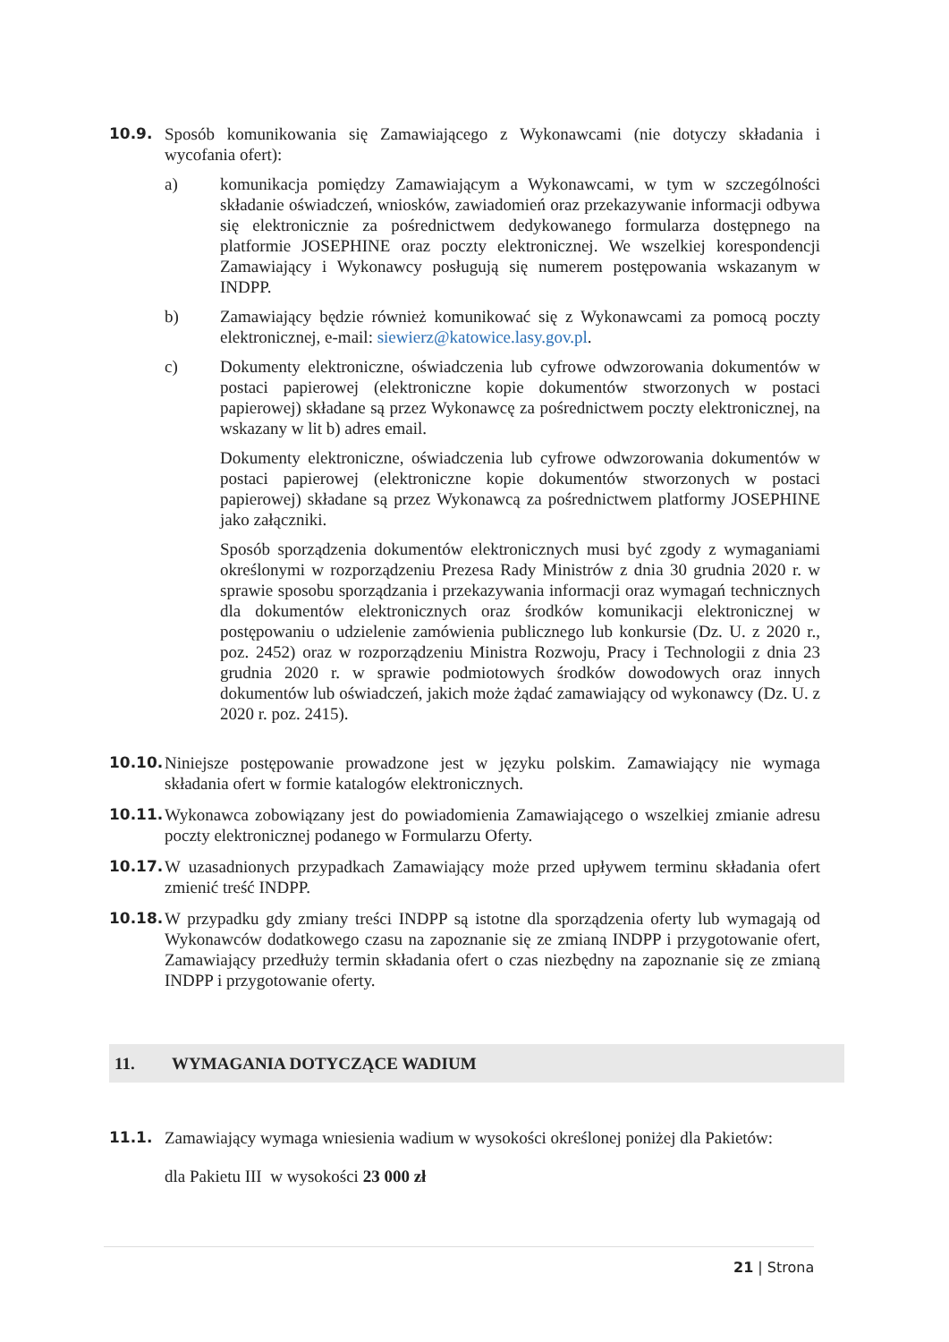10.9. Sposób komunikowania się Zamawiającego z Wykonawcami (nie dotyczy składania i wycofania ofert):
a) komunikacja pomiędzy Zamawiającym a Wykonawcami, w tym w szczególności składanie oświadczeń, wniosków, zawiadomień oraz przekazywanie informacji odbywa się elektronicznie za pośrednictwem dedykowanego formularza dostępnego na platformie JOSEPHINE oraz poczty elektronicznej. We wszelkiej korespondencji Zamawiający i Wykonawcy posługują się numerem postępowania wskazanym w INDPP.
b) Zamawiający będzie również komunikować się z Wykonawcami za pomocą poczty elektronicznej, e-mail: siewierz@katowice.lasy.gov.pl.
c) Dokumenty elektroniczne, oświadczenia lub cyfrowe odwzorowania dokumentów w postaci papierowej (elektroniczne kopie dokumentów stworzonych w postaci papierowej) składane są przez Wykonawcę za pośrednictwem poczty elektronicznej, na wskazany w lit b) adres email.
Dokumenty elektroniczne, oświadczenia lub cyfrowe odwzorowania dokumentów w postaci papierowej (elektroniczne kopie dokumentów stworzonych w postaci papierowej) składane są przez Wykonawcą za pośrednictwem platformy JOSEPHINE jako załączniki.
Sposób sporządzenia dokumentów elektronicznych musi być zgody z wymaganiami określonymi w rozporządzeniu Prezesa Rady Ministrów z dnia 30 grudnia 2020 r. w sprawie sposobu sporządzania i przekazywania informacji oraz wymagań technicznych dla dokumentów elektronicznych oraz środków komunikacji elektronicznej w postępowaniu o udzielenie zamówienia publicznego lub konkursie (Dz. U. z 2020 r., poz. 2452) oraz w rozporządzeniu Ministra Rozwoju, Pracy i Technologii z dnia 23 grudnia 2020 r. w sprawie podmiotowych środków dowodowych oraz innych dokumentów lub oświadczeń, jakich może żądać zamawiający od wykonawcy (Dz. U. z 2020 r. poz. 2415).
10.10. Niniejsze postępowanie prowadzone jest w języku polskim. Zamawiający nie wymaga składania ofert w formie katalogów elektronicznych.
10.11. Wykonawca zobowiązany jest do powiadomienia Zamawiającego o wszelkiej zmianie adresu poczty elektronicznej podanego w Formularzu Oferty.
10.17. W uzasadnionych przypadkach Zamawiający może przed upływem terminu składania ofert zmienić treść INDPP.
10.18. W przypadku gdy zmiany treści INDPP są istotne dla sporządzenia oferty lub wymagają od Wykonawców dodatkowego czasu na zapoznanie się ze zmianą INDPP i przygotowanie ofert, Zamawiający przedłuży termin składania ofert o czas niezbędny na zapoznanie się ze zmianą INDPP i przygotowanie oferty.
11. WYMAGANIA DOTYCZĄCE WADIUM
11.1. Zamawiający wymaga wniesienia wadium w wysokości określonej poniżej dla Pakietów:
dla Pakietu III w wysokości 23 000 zł
21 | Strona